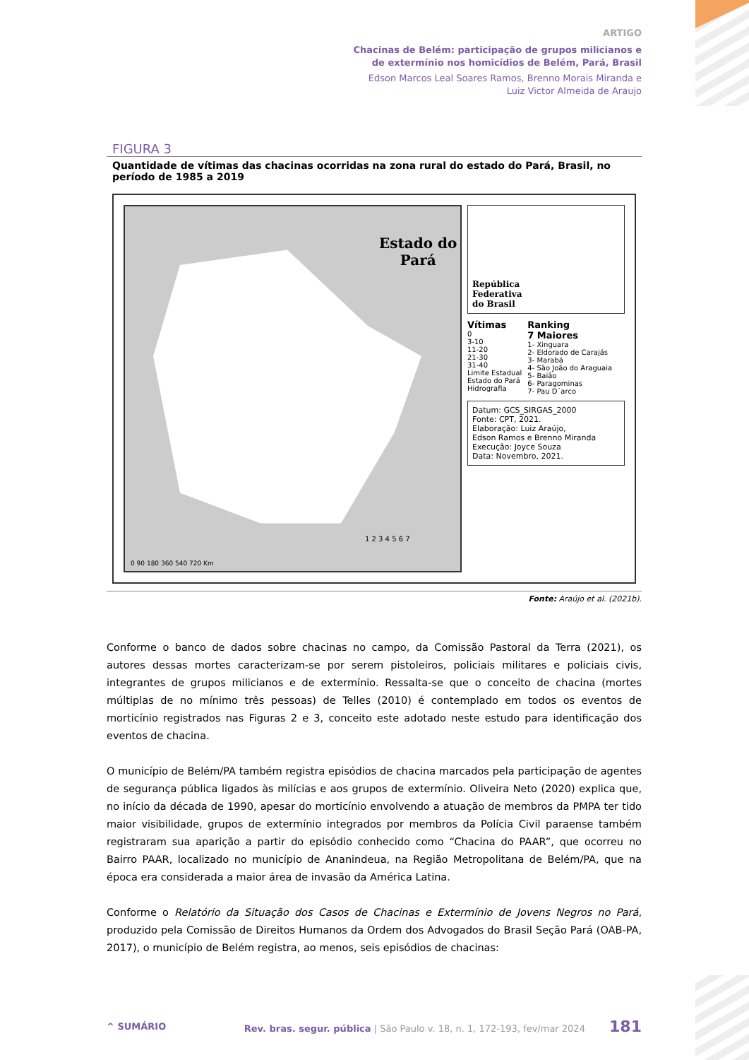ARTIGO
Chacinas de Belém: participação de grupos milicianos e de extermínio nos homicídios de Belém, Pará, Brasil
Edson Marcos Leal Soares Ramos, Brenno Morais Miranda e Luiz Victor Almeida de Araujo
FIGURA 3
Quantidade de vítimas das chacinas ocorridas na zona rural do estado do Pará, Brasil, no período de 1985 a 2019
Estado do
Pará
0 90 180 360 540 720 Km
1 2 3 4 5 6 7
República
Federativa
do Brasil
Vítimas
0
3-10
11-20
21-30
31-40
Limite Estadual
Estado do Pará
Hidrografia
Ranking
7 Maiores
1- Xinguara
2- Eldorado de Carajás
3- Marabá
4- São João do Araguaia
5- Baião
6- Paragominas
7- Pau D´arco
Datum: GCS_SIRGAS_2000
Fonte: CPT, 2021.
Elaboração: Luiz Araújo,
Edson Ramos e Brenno Miranda
Execução: Joyce Souza
Data: Novembro, 2021.
Fonte: Araújo et al. (2021b).
Conforme o banco de dados sobre chacinas no campo, da Comissão Pastoral da Terra (2021), os autores dessas mortes caracterizam-se por serem pistoleiros, policiais militares e policiais civis, integrantes de grupos milicianos e de extermínio. Ressalta-se que o conceito de chacina (mortes múltiplas de no mínimo três pessoas) de Telles (2010) é contemplado em todos os eventos de morticínio registrados nas Figuras 2 e 3, conceito este adotado neste estudo para identificação dos eventos de chacina.
O município de Belém/PA também registra episódios de chacina marcados pela participação de agentes de segurança pública ligados às milícias e aos grupos de extermínio. Oliveira Neto (2020) explica que, no início da década de 1990, apesar do morticínio envolvendo a atuação de membros da PMPA ter tido maior visibilidade, grupos de extermínio integrados por membros da Polícia Civil paraense também registraram sua aparição a partir do episódio conhecido como “Chacina do PAAR”, que ocorreu no Bairro PAAR, localizado no município de Ananindeua, na Região Metropolitana de Belém/PA, que na época era considerada a maior área de invasão da América Latina.
Conforme o Relatório da Situação dos Casos de Chacinas e Extermínio de Jovens Negros no Pará, produzido pela Comissão de Direitos Humanos da Ordem dos Advogados do Brasil Seção Pará (OAB-PA, 2017), o município de Belém registra, ao menos, seis episódios de chacinas:
^ SUMÁRIO Rev. bras. segur. pública | São Paulo v. 18, n. 1, 172-193, fev/mar 2024 181